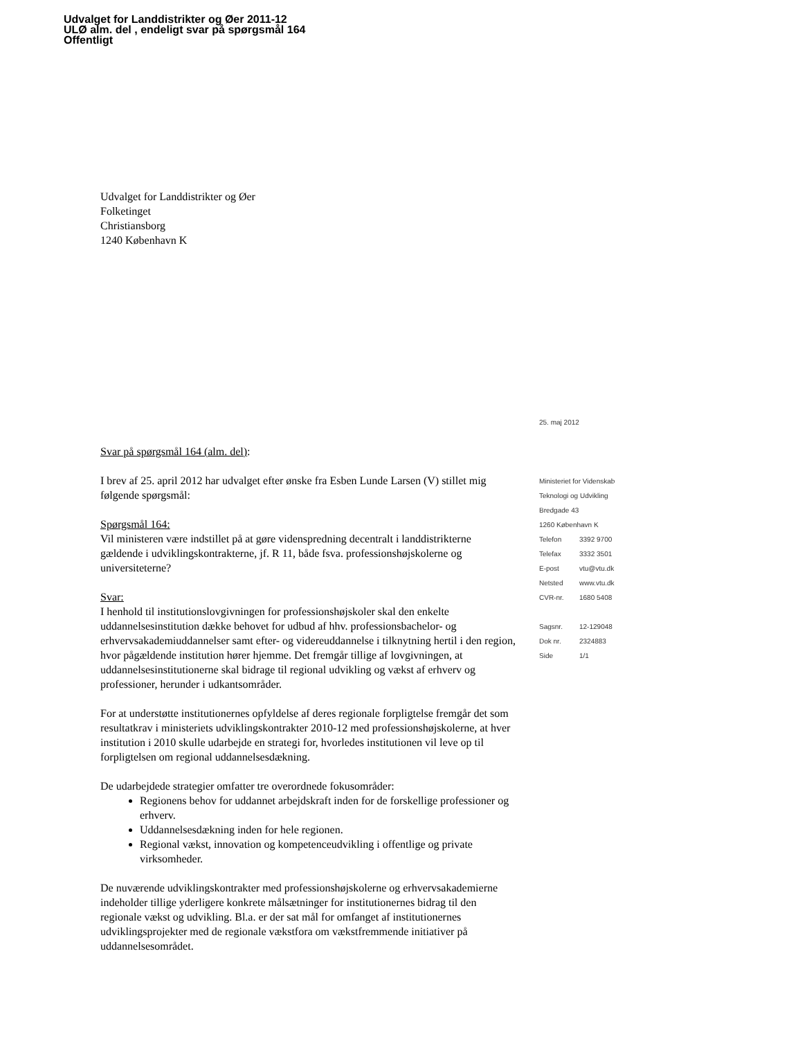Udvalget for Landdistrikter og Øer 2011-12
ULØ alm. del , endeligt svar på spørgsmål 164
Offentligt
Udvalget for Landdistrikter og Øer
Folketinget
Christiansborg
1240 København K
Svar på spørgsmål 164 (alm. del):
I brev af 25. april 2012 har udvalget efter ønske fra Esben Lunde Larsen (V) stillet mig følgende spørgsmål:
Spørgsmål 164:
Vil ministeren være indstillet på at gøre videnspredning decentralt i landdistrikterne gældende i udviklingskontrakterne, jf. R 11, både fsva. professionshøjskolerne og universiteterne?
Svar:
I henhold til institutionslovgivningen for professionshøjskoler skal den enkelte uddannelsesinstitution dække behovet for udbud af hhv. professionsbachelor- og erhvervsakademiuddannelser samt efter- og videreuddannelse i tilknytning hertil i den region, hvor pågældende institution hører hjemme. Det fremgår tillige af lovgivningen, at uddannelsesinstitutionerne skal bidrage til regional udvikling og vækst af erhverv og professioner, herunder i udkantsområder.
For at understøtte institutionernes opfyldelse af deres regionale forpligtelse fremgår det som resultatkrav i ministeriets udviklingskontrakter 2010-12 med professionshøjskolerne, at hver institution i 2010 skulle udarbejde en strategi for, hvorledes institutionen vil leve op til forpligtelsen om regional uddannelsesdækning.
De udarbejdede strategier omfatter tre overordnede fokusområder:
Regionens behov for uddannet arbejdskraft inden for de forskellige professioner og erhverv.
Uddannelsesdækning inden for hele regionen.
Regional vækst, innovation og kompetenceudvikling i offentlige og private virksomheder.
De nuværende udviklingskontrakter med professionshøjskolerne og erhvervsakademierne indeholder tillige yderligere konkrete målsætninger for institutionernes bidrag til den regionale vækst og udvikling. Bl.a. er der sat mål for omfanget af institutionernes udviklingsprojekter med de regionale vækstfora om vækstfremmende initiativer på uddannelsesområdet.
25. maj 2012
Ministeriet for Videnskab
Teknologi og Udvikling
Bredgade 43
1260 København K
Telefon 3392 9700
Telefax 3332 3501
E-post vtu@vtu.dk
Netsted www.vtu.dk
CVR-nr. 1680 5408
Sagsnr. 12-129048
Dok nr. 2324883
Side 1/1